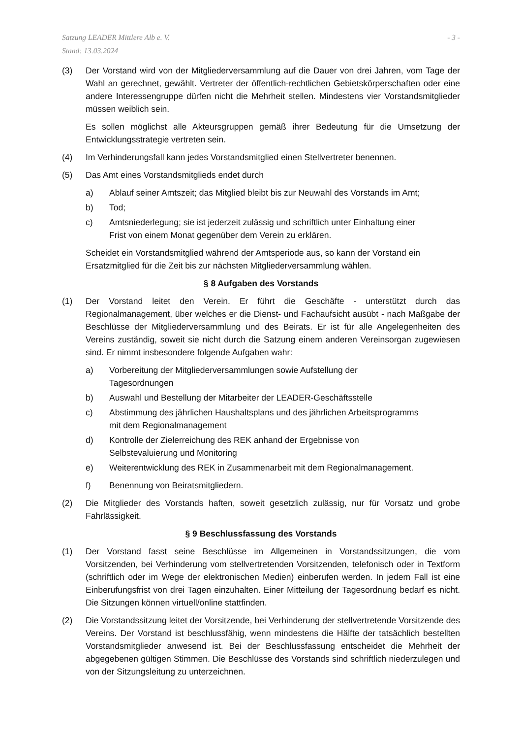Satzung LEADER Mittlere Alb e. V.
Stand: 13.03.2024
- 3 -
(3) Der Vorstand wird von der Mitgliederversammlung auf die Dauer von drei Jahren, vom Tage der Wahl an gerechnet, gewählt. Vertreter der öffentlich-rechtlichen Gebiets­körperschaften oder eine andere Interessengruppe dürfen nicht die Mehrheit stellen. Mindestens vier Vorstandsmitglieder müssen weiblich sein.
Es sollen möglichst alle Akteursgruppen gemäß ihrer Bedeutung für die Umsetzung der Entwicklungsstrategie vertreten sein.
(4) Im Verhinderungsfall kann jedes Vorstandsmitglied einen Stellvertreter benennen.
(5) Das Amt eines Vorstandsmitglieds endet durch
a) Ablauf seiner Amtszeit; das Mitglied bleibt bis zur Neuwahl des Vorstands im Amt;
b) Tod;
c) Amtsniederlegung; sie ist jederzeit zulässig und schriftlich unter Einhaltung einer
Frist von einem Monat gegenüber dem Verein zu erklären.
Scheidet ein Vorstandsmitglied während der Amtsperiode aus, so kann der Vorstand ein Ersatzmitglied für die Zeit bis zur nächsten Mitgliederversammlung wählen.
§ 8 Aufgaben des Vorstands
(1) Der Vorstand leitet den Verein. Er führt die Geschäfte - unterstützt durch das Regionalmanagement, über welches er die Dienst- und Fachaufsicht ausübt - nach Maßgabe der Beschlüsse der Mitgliederversammlung und des Beirats. Er ist für alle Angelegenheiten des Vereins zuständig, soweit sie nicht durch die Satzung einem anderen Vereinsorgan zugewiesen sind. Er nimmt insbesondere folgende Aufgaben wahr:
a) Vorbereitung der Mitgliederversammlungen sowie Aufstellung der
Tagesordnungen
b) Auswahl und Bestellung der Mitarbeiter der LEADER-Geschäftsstelle
c) Abstimmung des jährlichen Haushaltsplans und des jährlichen Arbeitsprogramms
mit dem Regionalmanagement
d) Kontrolle der Zielerreichung des REK anhand der Ergebnisse von
Selbstevaluierung und Monitoring
e) Weiterentwicklung des REK in Zusammenarbeit mit dem Regionalmanagement.
f) Benennung von Beiratsmitgliedern.
(2) Die Mitglieder des Vorstands haften, soweit gesetzlich zulässig, nur für Vorsatz und grobe Fahrlässigkeit.
§ 9 Beschlussfassung des Vorstands
(1) Der Vorstand fasst seine Beschlüsse im Allgemeinen in Vorstandssitzungen, die vom Vorsitzenden, bei Verhinderung vom stellvertretenden Vorsitzenden, telefonisch oder in Textform (schriftlich oder im Wege der elektronischen Medien) einberufen werden. In jedem Fall ist eine Einberufungsfrist von drei Tagen einzuhalten. Einer Mitteilung der Tagesordnung bedarf es nicht. Die Sitzungen können virtuell/online stattfinden.
(2) Die Vorstandssitzung leitet der Vorsitzende, bei Verhinderung der stellvertretende Vorsitzende des Vereins. Der Vorstand ist beschlussfähig, wenn mindestens die Hälfte der tatsächlich bestellten Vorstandsmitglieder anwesend ist. Bei der Beschlussfassung entscheidet die Mehrheit der abgegebenen gültigen Stimmen. Die Beschlüsse des Vorstands sind schriftlich niederzulegen und von der Sitzungsleitung zu unterzeichnen.